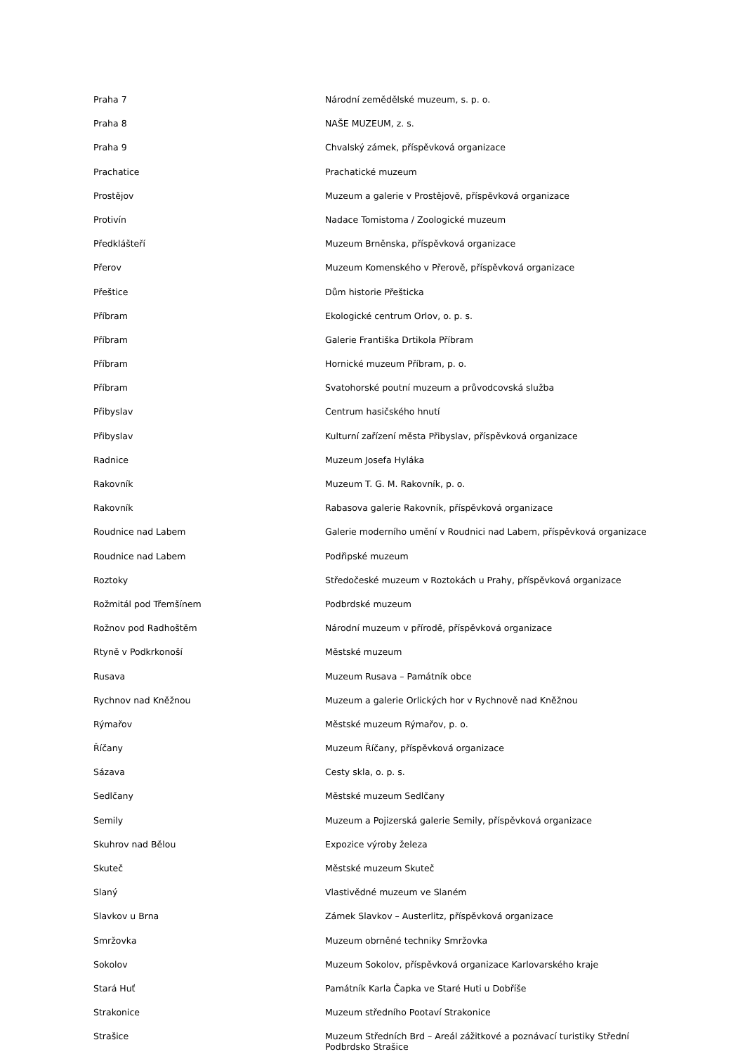| Praha 7 | Národní zemědělské muzeum, s. p. o. |
| Praha 8 | NAŠE MUZEUM, z. s. |
| Praha 9 | Chvalský zámek, příspěvková organizace |
| Prachatice | Prachatické muzeum |
| Prostějov | Muzeum a galerie v Prostějově, příspěvková organizace |
| Protivín | Nadace Tomistoma / Zoologické muzeum |
| Předklášteří | Muzeum Brněnska, příspěvková organizace |
| Přerov | Muzeum Komenského v Přerově, příspěvková organizace |
| Přeštice | Dům historie Přešticka |
| Příbram | Ekologické centrum Orlov, o. p. s. |
| Příbram | Galerie Františka Drtikola Příbram |
| Příbram | Hornické muzeum Příbram, p. o. |
| Příbram | Svatohorské poutní muzeum a průvodcovská služba |
| Přibyslav | Centrum hasičského hnutí |
| Přibyslav | Kulturní zařízení města Přibyslav, příspěvková organizace |
| Radnice | Muzeum Josefa Hyláka |
| Rakovník | Muzeum T. G. M. Rakovník, p. o. |
| Rakovník | Rabasova galerie Rakovník, příspěvková organizace |
| Roudnice nad Labem | Galerie moderního umění v Roudnici nad Labem, příspěvková organizace |
| Roudnice nad Labem | Podřipské muzeum |
| Roztoky | Středočeské muzeum v Roztokách u Prahy, příspěvková organizace |
| Rožmitál pod Třemšínem | Podbrdské muzeum |
| Rožnov pod Radhoštěm | Národní muzeum v přírodě, příspěvková organizace |
| Rtyně v Podkrkonoší | Městské muzeum |
| Rusava | Muzeum Rusava – Památník obce |
| Rychnov nad Kněžnou | Muzeum a galerie Orlických hor v Rychnově nad Kněžnou |
| Rýmařov | Městské muzeum Rýmařov, p. o. |
| Říčany | Muzeum Říčany, příspěvková organizace |
| Sázava | Cesty skla, o. p. s. |
| Sedlčany | Městské muzeum Sedlčany |
| Semily | Muzeum a Pojizerská galerie Semily, příspěvková organizace |
| Skuhrov nad Bělou | Expozice výroby železa |
| Skuteč | Městské muzeum Skuteč |
| Slaný | Vlastivědné muzeum ve Slaném |
| Slavkov u Brna | Zámek Slavkov – Austerlitz, příspěvková organizace |
| Smržovka | Muzeum obrněné techniky Smržovka |
| Sokolov | Muzeum Sokolov, příspěvková organizace Karlovarského kraje |
| Stará Huť | Památník Karla Čapka ve Staré Huti u Dobříše |
| Strakonice | Muzeum středního Pootaví Strakonice |
| Strašice | Muzeum Středních Brd – Areál zážitkové a poznávací turistiky Střední Podbrdsko Strašice |